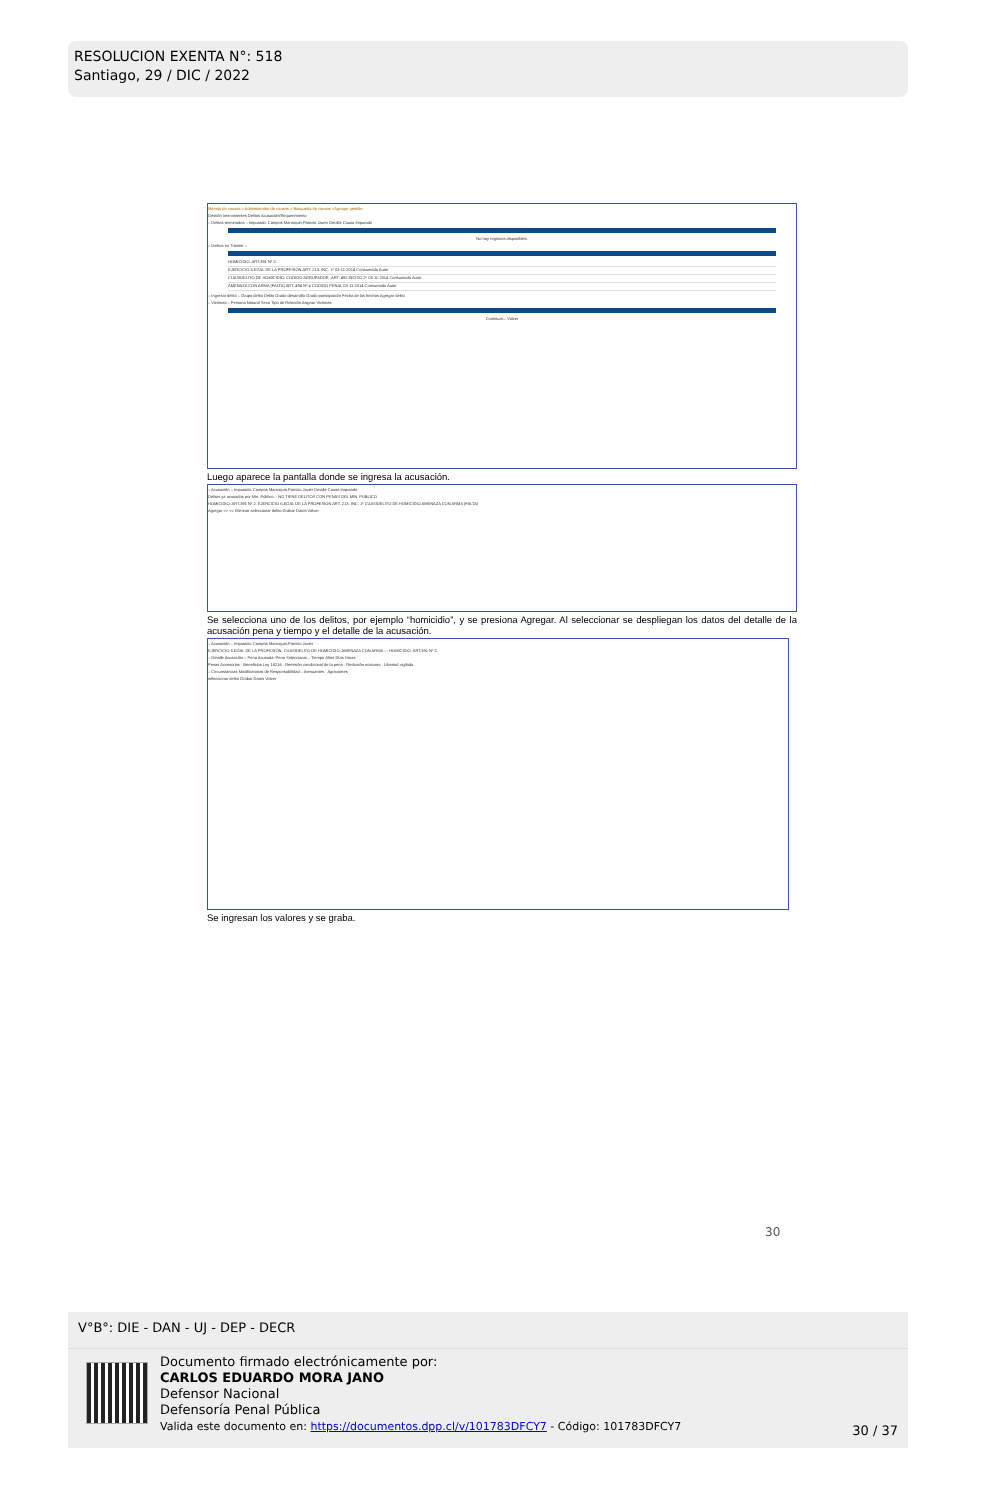RESOLUCION EXENTA N°: 518
Santiago, 29 / DIC / 2022
Manejo de causas > Administrador de causas > Búsqueda de causas >Agregar gestión
Gestión Intervinientes Delitos Acusación/Requerimiento
:: Delitos terminados :: Imputado: Campos Marroquin,Patricio Javier Detalle Causa Imputado
No hay registros disponibles.
:: Delitos en Trámite ::
HOMICIDIO. ART.391 Nº 2.
EJERCICIO ILEGAL DE LA PROFESIÓN.ART. 213. INC. 1º 03-11-2014 Consumado Autor
CUASIDELITO DE HOMICIDIO: CODIGO AGRUPADOR .ART. 492 INCISO 2º 03-11-2014 Consumado Autor
AMENAZA CON ARMA (FALTA) ART. 494 Nº 4 CODIGO PENAL 03-11-2014 Consumado Autor
:: Ingresar delito :: Grupo delito Delito Grado desarrollo Grado participación Fecha de los hechos Agregar delito
:: Victimas :: Persona Natural Sexo Tipo de Relación Asignar Victimas
Continuar... Volver
Luego aparece la pantalla donde se ingresa la acusación.
:: Acusación :: Imputado: Campos Marroquin,Patricio Javier Detalle Causa Imputado
Delitos ya acusados por Min. Público: - NO TIENE DELITOS CON PENAS DEL MIN. PUBLICO
HOMICIDIO. ART.391 Nº 2. EJERCICIO ILEGAL DE LA PROFESIÓN ART. 213. INC. 1º CUASIDELITO DE HOMICIDIO AMENAZA CON ARMA (FALTA)
Agregar >> << Eliminar seleccionar delito Grabar Datos Volver
Se selecciona uno de los delitos, por ejemplo “homicidio”, y se presiona Agregar. Al seleccionar se despliegan los datos del detalle de la acusación pena y tiempo y el detalle de la acusación.
:: Acusación :: Imputado: Campos Marroquin,Patricio Javier
EJERCICIO ILEGAL DE LA PROFESIÓN; CUASIDELITO DE HOMICIDIO; AMENAZA CON ARMA — HOMICIDIO. ART.391 Nº 2.
:: Detalle Acusación :: Pena Acusada: Pena Seleccionar... Tiempo Años Días Horas
Penas Accesorias · Beneficios Ley 18216 · Remisión condicional de la pena · Reclusión nocturna · Libertad vigilada
:: Circunstancias Modificatorias de Responsabilidad :: Atenuantes · Agravantes
seleccionar delito Grabar Datos Volver
Se ingresan los valores y se graba.
30
V°B°: DIE - DAN - UJ - DEP - DECR
Documento firmado electrónicamente por:
CARLOS EDUARDO MORA JANO
Defensor Nacional
Defensoría Penal Pública
Valida este documento en: https://documentos.dpp.cl/v/101783DFCY7 - Código: 101783DFCY7
30 / 37